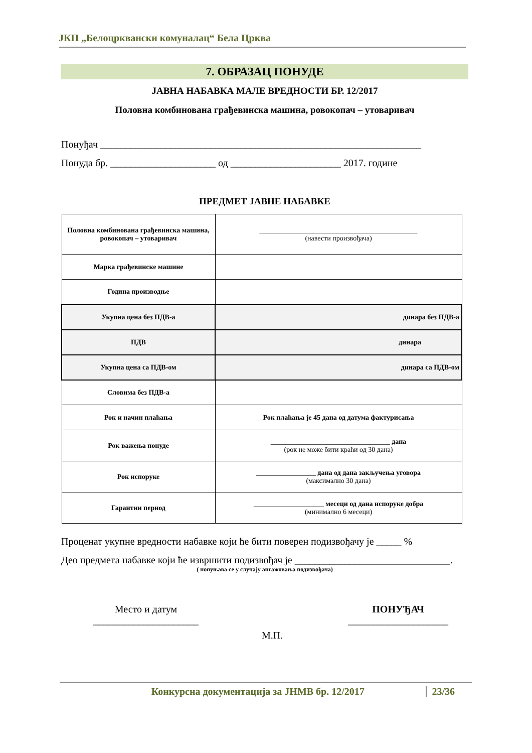ЈКП „Белоцрквански комуналац“ Бела Црква
7. ОБРАЗАЦ ПОНУДЕ
ЈАВНА НАБАВКА МАЛЕ ВРЕДНОСТИ БР. 12/2017
Половна комбинована грађевинска машина, ровокопач – утоваривач
Понуђач ________________________________________________________________
Понуда бр. _____________________ од ______________________ 2017. године
ПРЕДМЕТ ЈАВНЕ НАБАВКЕ
| Половна комбинована грађевинска машина, ровокопач – утоваривач | _____________________________________________ (навести произвођача) |
| Марка грађевинске машине | |
| Година производње | |
| Укупна цена без ПДВ-а | динара без ПДВ-а |
| ПДВ | динара |
| Укупна цена са ПДВ-ом | динара са ПДВ-ом |
| Словима без ПДВ-а | |
| Рок и начин плаћања | Рок плаћања је 45 дана од датума фактурисања |
| Рок важења понуде | __________________________________ дана (рок не може бити краћи од 30 дана) |
| Рок испоруке | _________________ дана од дана закључења уговора (максимално 30 дана) |
| Гарантни период | ____________________ месеци од дана испоруке добра (минимално 6 месеци) |
Проценат укупне вредности набавке који ће бити поверен подизвођачу је _____ %
Део предмета набавке који ће извршити подизвођач је _______________________________.
( попуњава се у случају ангажовања подизвођача)
Место и датум
_____________________
ПОНУЂАЧ
____________________
М.П.
Конкурсна документација за ЈНМВ бр. 12/2017 23/36